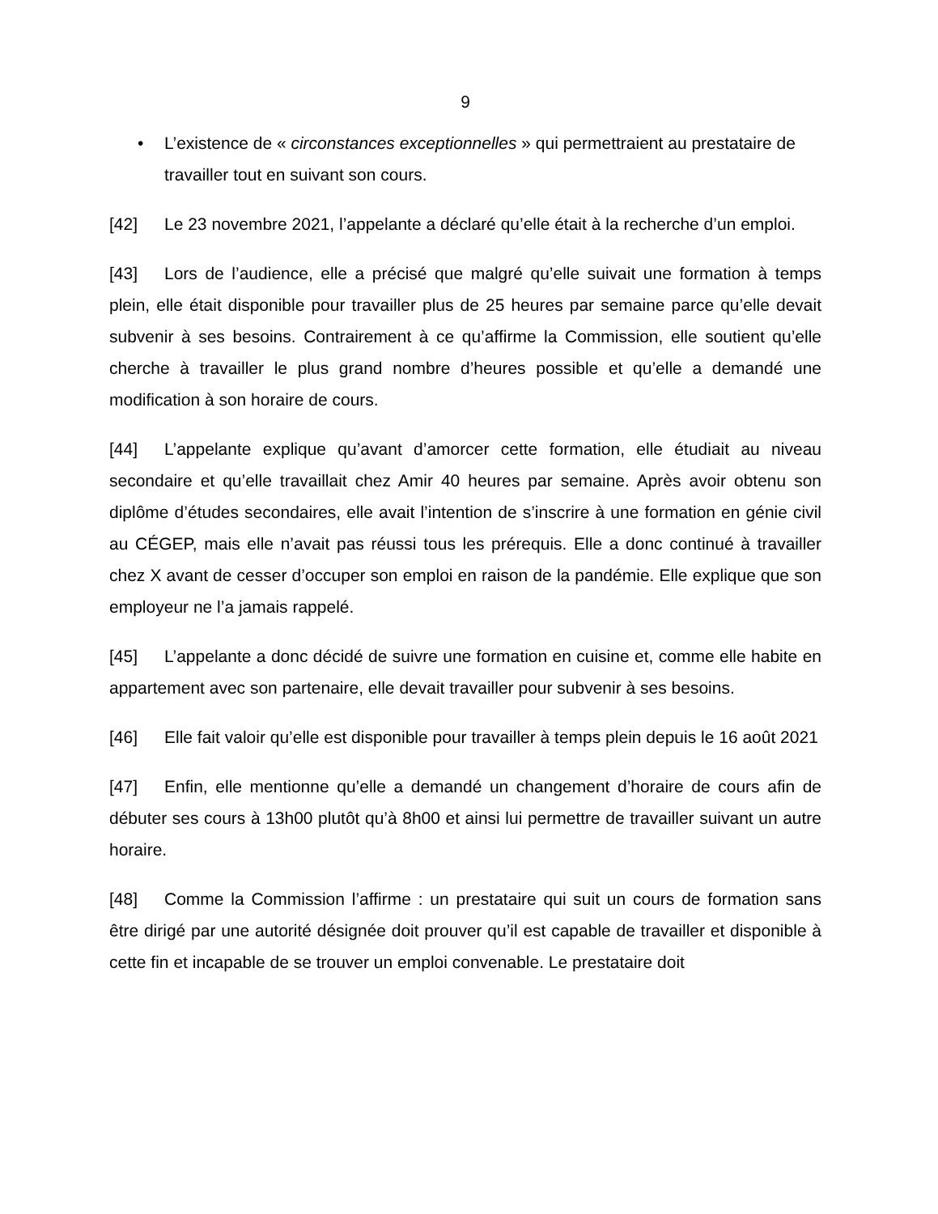9
• L’existence de « circonstances exceptionnelles » qui permettraient au prestataire de travailler tout en suivant son cours.
[42] Le 23 novembre 2021, l’appelante a déclaré qu’elle était à la recherche d’un emploi.
[43] Lors de l’audience, elle a précisé que malgré qu’elle suivait une formation à temps plein, elle était disponible pour travailler plus de 25 heures par semaine parce qu’elle devait subvenir à ses besoins. Contrairement à ce qu’affirme la Commission, elle soutient qu’elle cherche à travailler le plus grand nombre d’heures possible et qu’elle a demandé une modification à son horaire de cours.
[44] L’appelante explique qu’avant d’amorcer cette formation, elle étudiait au niveau secondaire et qu’elle travaillait chez Amir 40 heures par semaine. Après avoir obtenu son diplôme d’études secondaires, elle avait l’intention de s’inscrire à une formation en génie civil au CÉGEP, mais elle n’avait pas réussi tous les prérequis. Elle a donc continué à travailler chez X avant de cesser d’occuper son emploi en raison de la pandémie. Elle explique que son employeur ne l’a jamais rappelé.
[45] L’appelante a donc décidé de suivre une formation en cuisine et, comme elle habite en appartement avec son partenaire, elle devait travailler pour subvenir à ses besoins.
[46] Elle fait valoir qu’elle est disponible pour travailler à temps plein depuis le 16 août 2021
[47] Enfin, elle mentionne qu’elle a demandé un changement d’horaire de cours afin de débuter ses cours à 13h00 plutôt qu’à 8h00 et ainsi lui permettre de travailler suivant un autre horaire.
[48] Comme la Commission l’affirme : un prestataire qui suit un cours de formation sans être dirigé par une autorité désignée doit prouver qu’il est capable de travailler et disponible à cette fin et incapable de se trouver un emploi convenable. Le prestataire doit